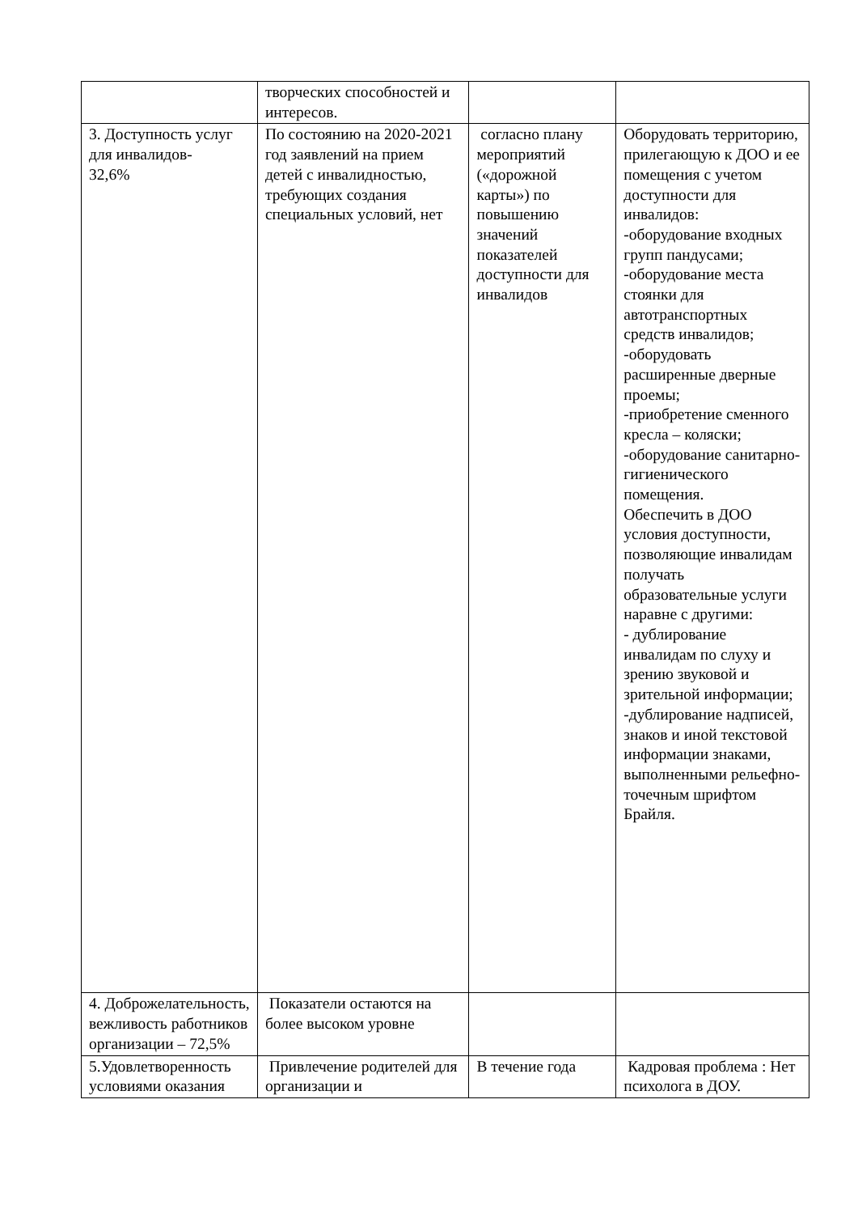| | творческих способностей и интересов. | | |
| 3. Доступность услуг для инвалидов- 32,6% | По состоянию на 2020-2021 год заявлений на прием детей с инвалидностью, требующих создания специальных условий, нет | согласно плану мероприятий («дорожной карты») по повышению значений показателей доступности для инвалидов | Оборудовать территорию, прилегающую к ДОО и ее помещения с учетом доступности для инвалидов: -оборудование входных групп пандусами; -оборудование места стоянки для автотранспортных средств инвалидов; -оборудовать расширенные дверные проемы; -приобретение сменного кресла – коляски; -оборудование санитарно-гигиенического помещения. Обеспечить в ДОО условия доступности, позволяющие инвалидам получать образовательные услуги наравне с другими: - дублирование инвалидам по слуху и зрению звуковой и зрительной информации; -дублирование надписей, знаков и иной текстовой информации знаками, выполненными рельефно-точечным шрифтом Брайля. |
| 4. Доброжелательность, вежливость работников организации – 72,5% | Показатели остаются на более высоком уровне | | |
| 5.Удовлетворенность условиями оказания | Привлечение родителей для организации и | В течение года | Кадровая проблема : Нет психолога в ДОУ. |